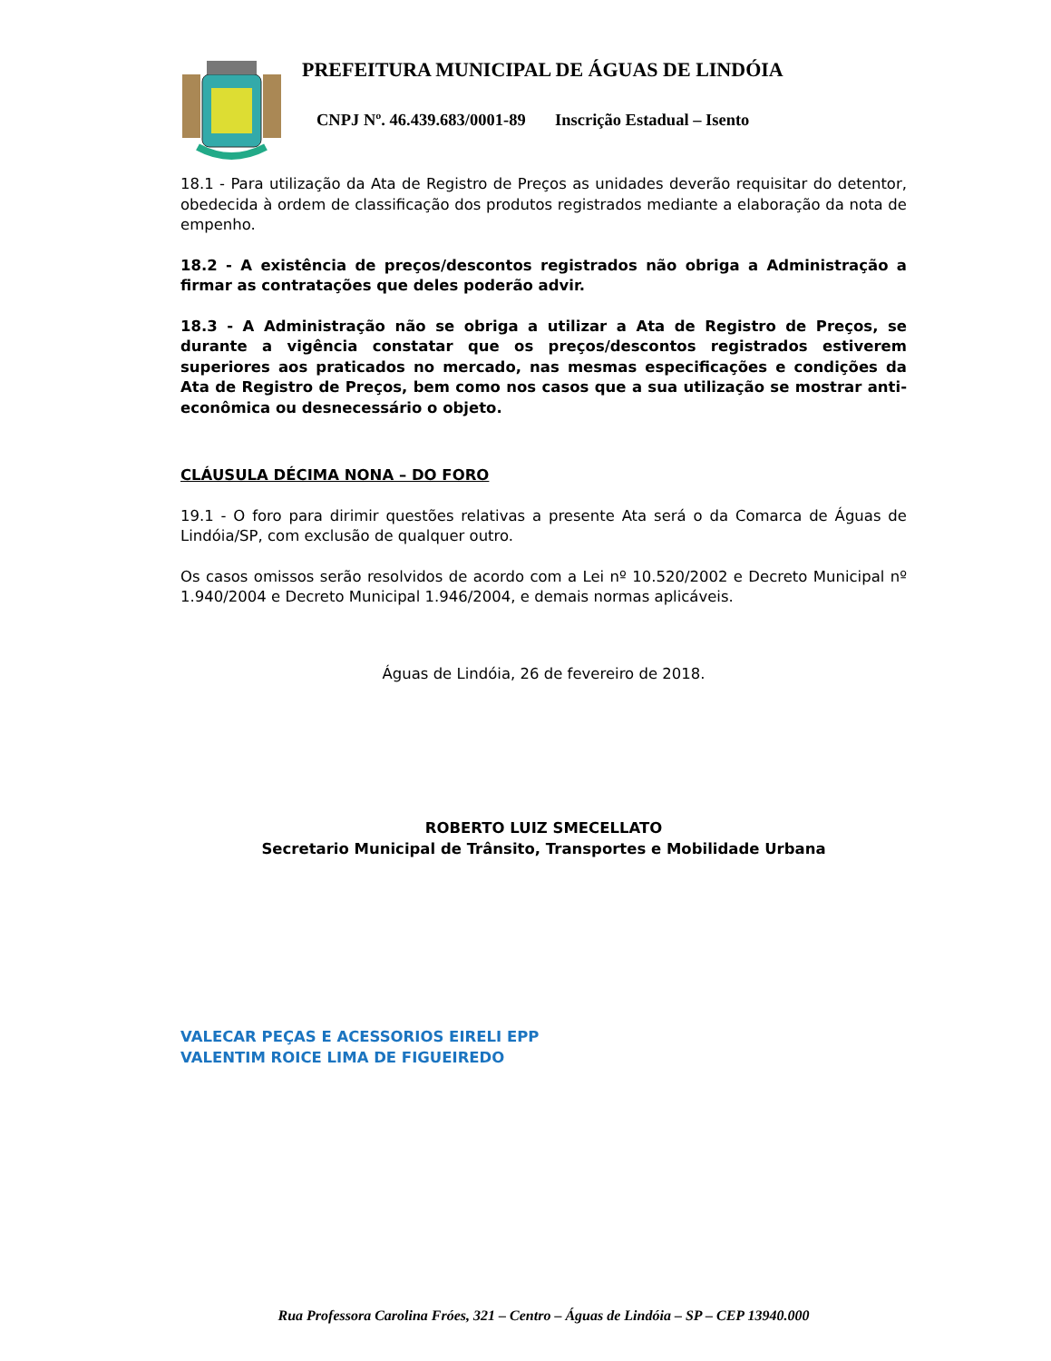PREFEITURA MUNICIPAL DE ÁGUAS DE LINDÓIA
CNPJ Nº. 46.439.683/0001-89 Inscrição Estadual – Isento
18.1 - Para utilização da Ata de Registro de Preços as unidades deverão requisitar do detentor, obedecida à ordem de classificação dos produtos registrados mediante a elaboração da nota de empenho.
18.2 - A existência de preços/descontos registrados não obriga a Administração a firmar as contratações que deles poderão advir.
18.3 - A Administração não se obriga a utilizar a Ata de Registro de Preços, se durante a vigência constatar que os preços/descontos registrados estiverem superiores aos praticados no mercado, nas mesmas especificações e condições da Ata de Registro de Preços, bem como nos casos que a sua utilização se mostrar anti-econômica ou desnecessário o objeto.
CLÁUSULA DÉCIMA NONA – DO FORO
19.1 - O foro para dirimir questões relativas a presente Ata será o da Comarca de Águas de Lindóia/SP, com exclusão de qualquer outro.
Os casos omissos serão resolvidos de acordo com a Lei nº 10.520/2002 e Decreto Municipal nº 1.940/2004 e Decreto Municipal 1.946/2004, e demais normas aplicáveis.
Águas de Lindóia, 26 de fevereiro de 2018.
ROBERTO LUIZ SMECELLATO
Secretario Municipal de Trânsito, Transportes e Mobilidade Urbana
VALECAR PEÇAS E ACESSORIOS EIRELI EPP
VALENTIM ROICE LIMA DE FIGUEIREDO
Rua Professora Carolina Fróes, 321 – Centro – Águas de Lindóia – SP – CEP 13940.000